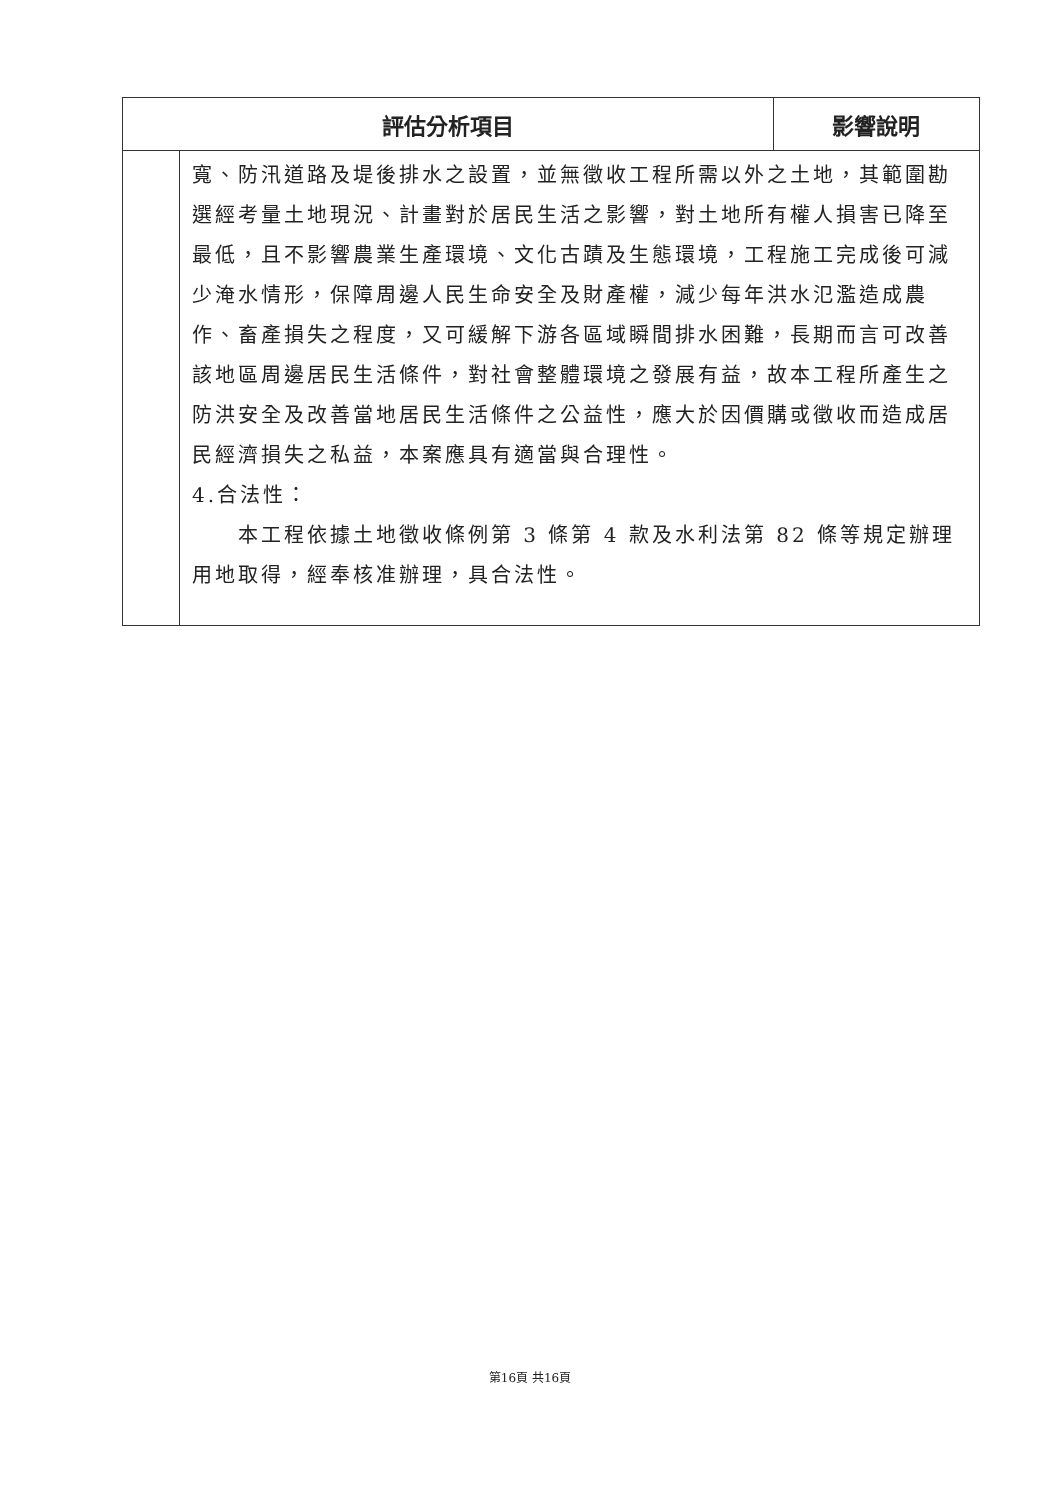| 評估分析項目 | | 影響說明 |
| --- | --- | --- |
| | 寬、防汛道路及堤後排水之設置，並無徵收工程所需以外之土地，其範圍勘選經考量土地現況、計畫對於居民生活之影響，對土地所有權人損害已降至最低，且不影響農業生產環境、文化古蹟及生態環境，工程施工完成後可減少淹水情形，保障周邊人民生命安全及財產權，減少每年洪水氾濫造成農作、畜產損失之程度，又可緩解下游各區域瞬間排水困難，長期而言可改善該地區周邊居民生活條件，對社會整體環境之發展有益，故本工程所產生之防洪安全及改善當地居民生活條件之公益性，應大於因價購或徵收而造成居民經濟損失之私益，本案應具有適當與合理性。 4.合法性： 本工程依據土地徵收條例第 3 條第 4 款及水利法第 82 條等規定辦理用地取得，經奉核准辦理，具合法性。 | |
第16頁 共16頁